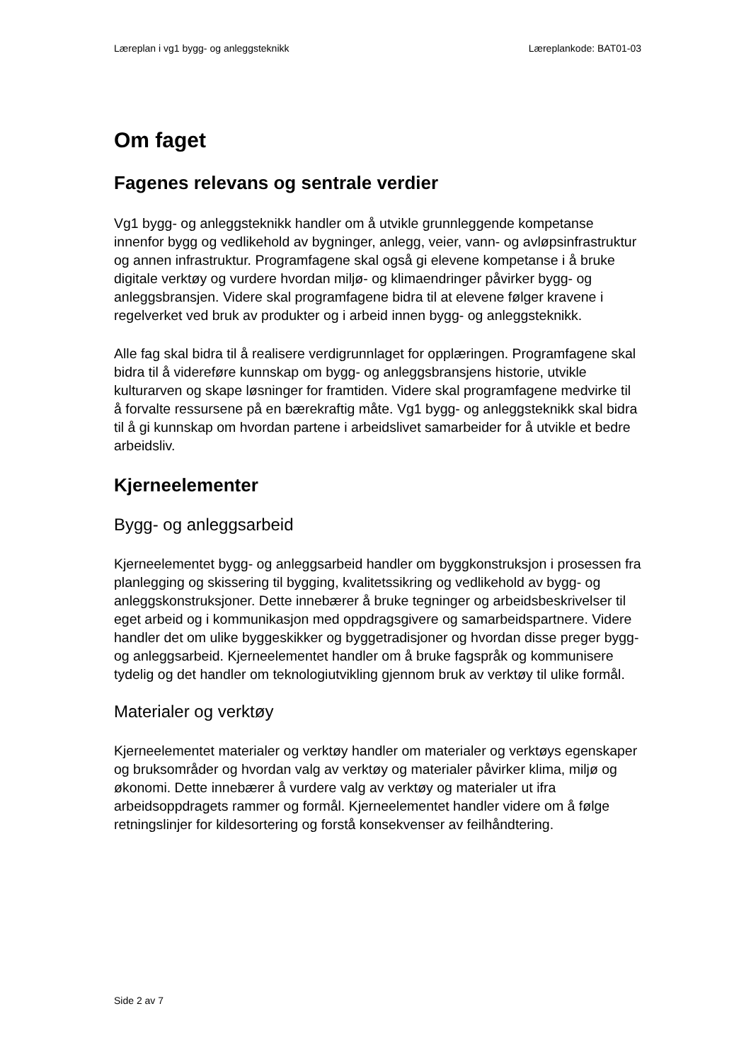Læreplan i vg1 bygg- og anleggsteknikk Læreplankode: BAT01-03
Om faget
Fagenes relevans og sentrale verdier
Vg1 bygg- og anleggsteknikk handler om å utvikle grunnleggende kompetanse innenfor bygg og vedlikehold av bygninger, anlegg, veier, vann- og avløpsinfrastruktur og annen infrastruktur. Programfagene skal også gi elevene kompetanse i å bruke digitale verktøy og vurdere hvordan miljø- og klimaendringer påvirker bygg- og anleggsbransjen. Videre skal programfagene bidra til at elevene følger kravene i regelverket ved bruk av produkter og i arbeid innen bygg- og anleggsteknikk.
Alle fag skal bidra til å realisere verdigrunnlaget for opplæringen. Programfagene skal bidra til å videreføre kunnskap om bygg- og anleggsbransjens historie, utvikle kulturarven og skape løsninger for framtiden. Videre skal programfagene medvirke til å forvalte ressursene på en bærekraftig måte. Vg1 bygg- og anleggsteknikk skal bidra til å gi kunnskap om hvordan partene i arbeidslivet samarbeider for å utvikle et bedre arbeidsliv.
Kjerneelementer
Bygg- og anleggsarbeid
Kjerneelementet bygg- og anleggsarbeid handler om byggkonstruksjon i prosessen fra planlegging og skissering til bygging, kvalitetssikring og vedlikehold av bygg- og anleggskonstruksjoner. Dette innebærer å bruke tegninger og arbeidsbeskrivelser til eget arbeid og i kommunikasjon med oppdragsgivere og samarbeidspartnere. Videre handler det om ulike byggeskikker og byggetradisjoner og hvordan disse preger bygg- og anleggsarbeid. Kjerneelementet handler om å bruke fagspråk og kommunisere tydelig og det handler om teknologiutvikling gjennom bruk av verktøy til ulike formål.
Materialer og verktøy
Kjerneelementet materialer og verktøy handler om materialer og verktøys egenskaper og bruksområder og hvordan valg av verktøy og materialer påvirker klima, miljø og økonomi. Dette innebærer å vurdere valg av verktøy og materialer ut ifra arbeidsoppdragets rammer og formål. Kjerneelementet handler videre om å følge retningslinjer for kildesortering og forstå konsekvenser av feilhåndtering.
Side 2 av 7